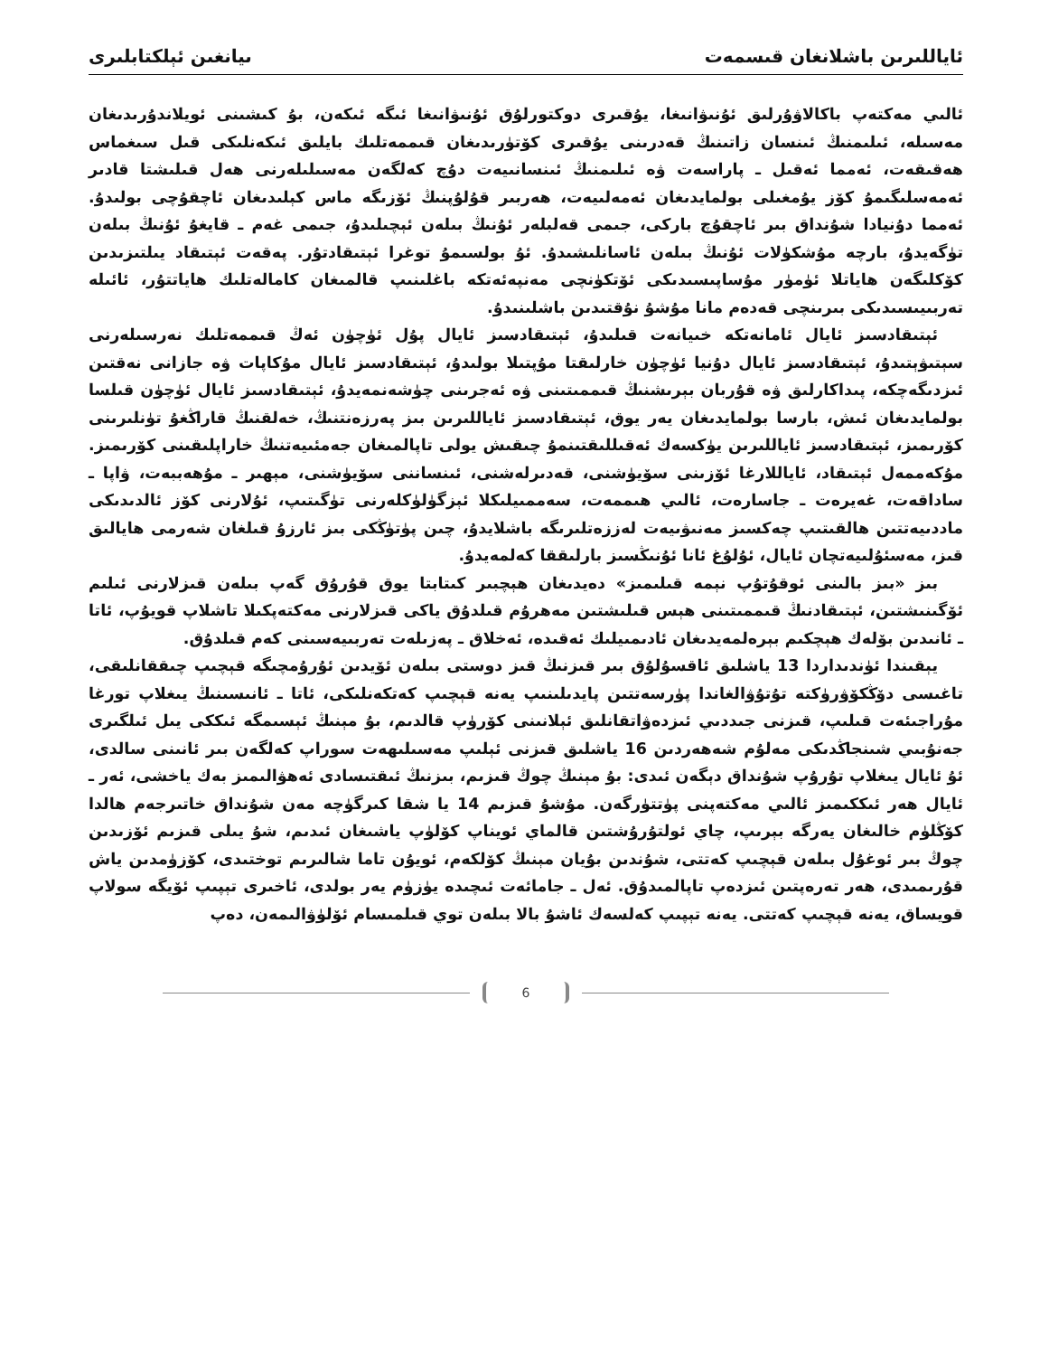ئاياللىرىن باشلانغان قىسمەت ىيانغىن ئېلكتابلىرى
ئالىي مەكتەپ باكالاۋۇرلىق ئۇنىۋانىغا، يۇقىرى دوكتورلۇق ئۇنىۋانىغا ئىگە ئىكەن، بۇ كىشىنى ئويلاندۇرىدىغان مەسىلە، ئىلىمنىڭ ئىنسان زاتىنىڭ قەدرىنى يۇقىرى كۆتۈرىدىغان قىممەتلىك بايلىق ئىكەنلىكى قىل سىغماس ھەقىقەت، ئەمما ئەقىل ـ پاراسەت ۋە ئىلىمنىڭ ئىنسانىيەت دۇچ كەلگەن مەسىلىلەرنى ھەل قىلىشتا قادىر ئەمەسلىگىمۇ كۆز يۇمغىلى بولمايدىغان ئەمەلىيەت، ھەربىر قۇلۇپنىڭ ئۆزىگە ماس كېلىدىغان ئاچقۇچى بولىدۇ. ئەمما دۇنيادا شۇنداق بىر ئاچقۇچ باركى، جىمى قەلبلەر ئۇنىڭ بىلەن ئېچىلىدۇ، جىمى غەم ـ قايغۇ ئۇنىڭ بىلەن تۈگەيدۇ، بارچە مۇشكۈلات ئۇنىڭ بىلەن ئاسانلىشىدۇ. ئۇ بولسىمۇ توغرا ئېتىقادتۇر. پەقەت ئېتىقاد يىلتىزىدىن كۆكلىگەن ھاياتلا ئۈمۈر مۇساپىسىدىكى ئۆتكۈنچى مەنپەئەتكە باغلىنىپ قالمىغان كامالەتلىك ھاياتتۇر، ئائىلە تەربىيىسىدىكى بىرىنچى قەدەم مانا مۇشۇ نۇقتىدىن باشلىنىدۇ.
ئېتىقادسىز ئايال ئامانەتكە خىيانەت قىلىدۇ، ئېتىقادسىز ئايال پۇل ئۈچۈن ئەڭ قىممەتلىك نەرسىلەرنى سېتىۋېتىدۇ، ئېتىقادسىز ئايال دۇنيا ئۈچۈن خارلىقتا مۇپتىلا بولىدۇ، ئېتىقادسىز ئايال مۇكاپات ۋە جازانى نەقتىن ئىزدىگەچكە، پىداكارلىق ۋە قۇربان بېرىشنىڭ قىممىتىنى ۋە ئەجرىنى چۈشەنمەيدۇ، ئېتىقادسىز ئايال ئۈچۈن قىلسا بولمايدىغان ئىش، بارسا بولمايدىغان يەر يوق، ئېتىقادسىز ئاياللىرىن بىز پەرزەنتنىڭ، خەلقنىڭ قاراڭغۇ تۈنلىرىنى كۆرىمىز، ئېتىقادسىز ئاياللىرىن يۈكسەك ئەقىللىقتىنمۇ چىقىش يولى تاپالمىغان جەمئىيەتنىڭ خاراپلىقىنى كۆرىمىز. مۇكەممەل ئېتىقاد، ئاياللارغا ئۆزىنى سۆيۈشنى، قەدىرلەشنى، ئىنساننى سۆيۈشنى، مېھىر ـ مۇھەببەت، ۋاپا ـ ساداقەت، غەيرەت ـ جاسارەت، ئالىي ھىممەت، سەممىيلىكلا ئېزگۈلۈكلەرنى تۈگىتىپ، ئۇلارنى كۆز ئالدىدىكى ماددىيەتتىن ھالقىتىپ چەكسىز مەنىۋىيەت لەززەتلىرىگە باشلايدۇ، چىن پۈتۈڭكى بىز ئارزۇ قىلغان شەرمى ھايالىق قىز، مەسئۇلىيەتچان ئايال، ئۇلۇغ ئانا ئۇنىڭسىز بارلىققا كەلمەيدۇ.
بىز «بىز بالىنى ئوقۇتۇپ نېمە قىلىمىز» دەيدىغان ھېچبىر كىتابتا يوق قۇرۇق گەپ بىلەن قىزلارنى ئىلىم ئۆگىنىشتىن، ئېتىقادنىڭ قىممىتىنى ھېس قىلىشتىن مەھرۇم قىلدۇق ياكى قىزلارنى مەكتەپكىلا تاشلاپ قويۇپ، ئاتا ـ ئانىدىن بۆلەك ھېچكىم بېرەلمەيدىغان ئادىمىيلىك ئەقىدە، ئەخلاق ـ پەزىلەت تەربىيەسىنى كەم قىلدۇق.
يېقىندا ئۈندىداردا 13 ياشلىق ئاقسۇلۇق بىر قىزنىڭ قىز دوستى بىلەن ئۆيدىن ئۇرۇمچىگە قېچىپ چىققانلىقى، تاغىسى دۆڭكۆۋرۈكتە تۇتۇۋالغاندا پۈرسەتتىن پايدىلىنىپ يەنە قېچىپ كەتكەنلىكى، ئاتا ـ ئانىسىنىڭ يىغلاپ تورغا مۇراجىئەت قىلىپ، قىزنى جىددىي ئىزدەۋاتقانلىق ئېلانىنى كۆرۈپ قالدىم، بۇ مېنىڭ ئېسىمگە ئىككى يىل ئىلگىرى جەنۇبىي شىنجاڭدىكى مەلۇم شەھەردىن 16 ياشلىق قىزنى ئېلىپ مەسىلىھەت سوراپ كەلگەن بىر ئانىنى سالدى، ئۇ ئايال يىغلاپ تۇرۇپ شۇنداق دېگەن ئىدى: بۇ مېنىڭ چوڭ قىزىم، بىزنىڭ ئىقتىسادى ئەھۋالىمىز بەك ياخشى، ئەر ـ ئايال ھەر ئىككىمىز ئالىي مەكتەپنى پۈتتۈرگەن. مۇشۇ قىزىم 14 يا شقا كىرگۈچە مەن شۇنداق خاتىرجەم ھالدا كۆڭلۈم خالىغان يەرگە بېرىپ، چاي ئولتۇرۇشتىن قالماي ئويناپ كۆلۈپ ياشىغان ئىدىم، شۇ يىلى قىزىم ئۆزىدىن چوڭ بىر ئوغۇل بىلەن قېچىپ كەتتى، شۇندىن بۇيان مېنىڭ كۆلكەم، ئويۇن تاما شالىرىم توختىدى، كۆزۈمدىن ياش قۇرىمىدى، ھەر تەرەپتىن ئىزدەپ تاپالمىدۇق. ئەل ـ جامائەت ئىچىدە يۈزۈم يەر بولدى، ئاخىرى تېپىپ ئۆيگە سولاپ قويساق، يەنە قېچىپ كەتتى. يەنە تېپىپ كەلسەك ئاشۇ بالا بىلەن توي قىلمىسام ئۆلۈۋالىمەن، دەپ
6